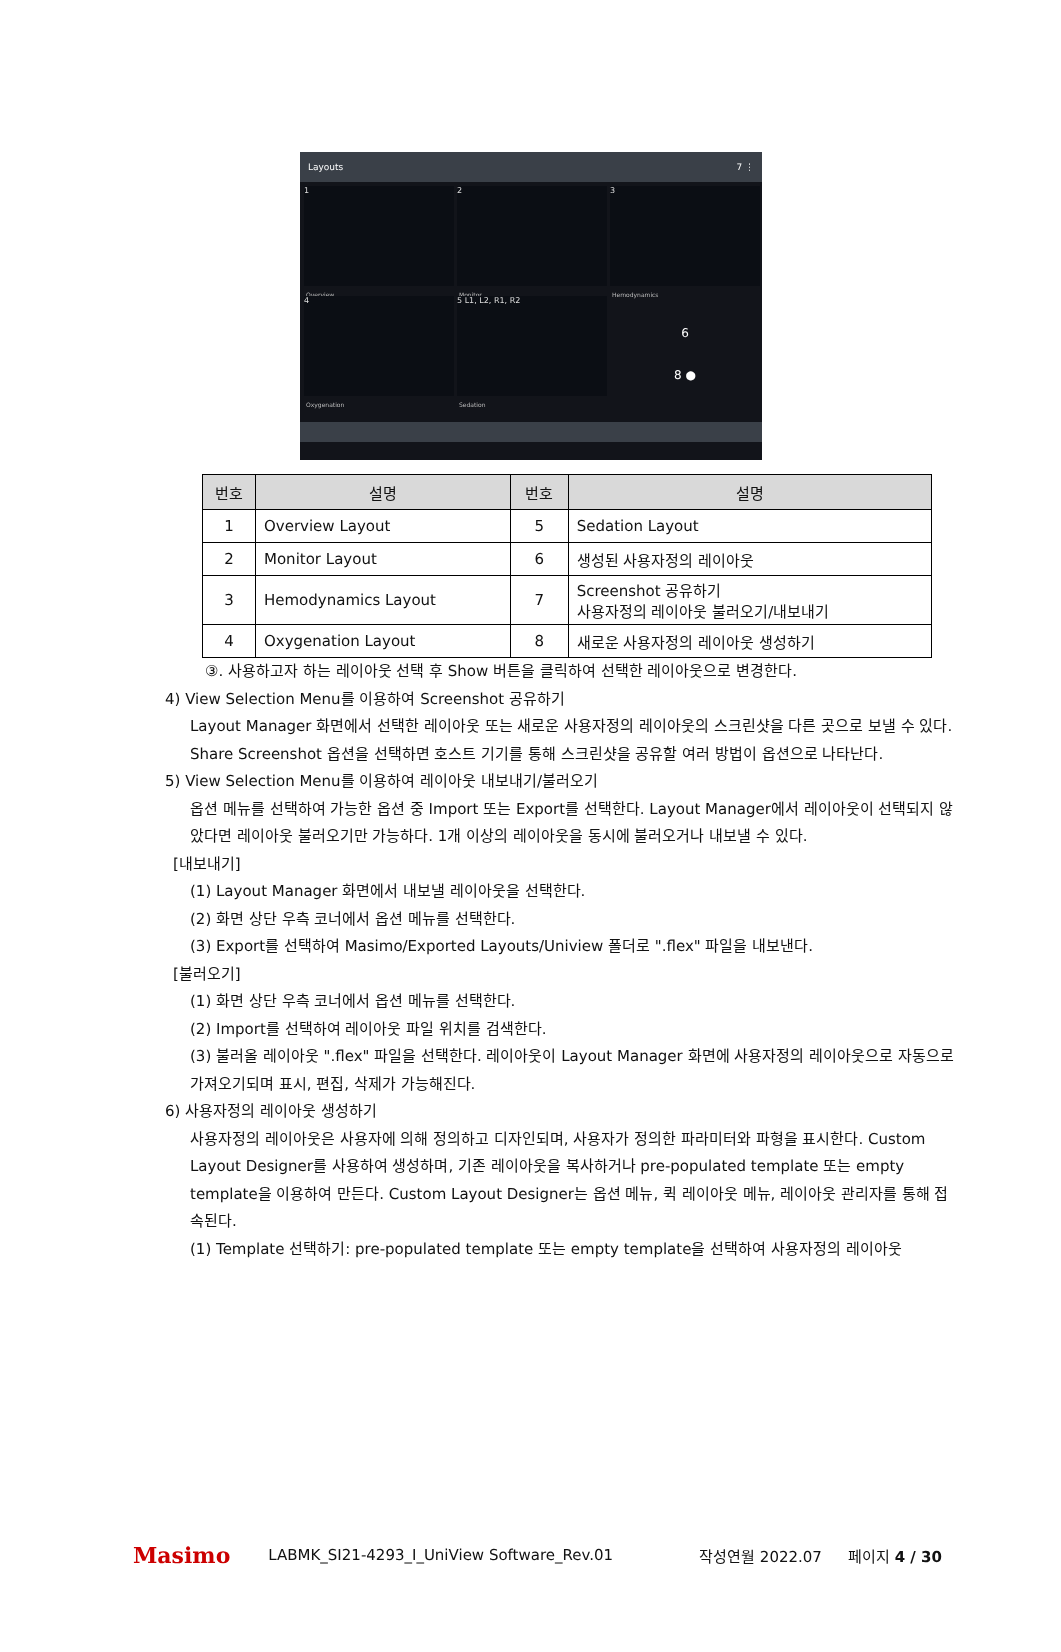Layouts 7 ⋮
1
Overview
2
Monitor
3
Hemodynamics
4
Oxygenation
5 L1, L2, R1, R2
Sedation
6
8 ●
| 번호 | 설명 | 번호 | 설명 |
| --- | --- | --- | --- |
| 1 | Overview Layout | 5 | Sedation Layout |
| 2 | Monitor Layout | 6 | 생성된 사용자정의 레이아웃 |
| 3 | Hemodynamics Layout | 7 | Screenshot 공유하기 사용자정의 레이아웃 불러오기/내보내기 |
| 4 | Oxygenation Layout | 8 | 새로운 사용자정의 레이아웃 생성하기 |
③. 사용하고자 하는 레이아웃 선택 후 Show 버튼을 클릭하여 선택한 레이아웃으로 변경한다.
4) View Selection Menu를 이용하여 Screenshot 공유하기
Layout Manager 화면에서 선택한 레이아웃 또는 새로운 사용자정의 레이아웃의 스크린샷을 다른 곳으로 보낼 수 있다. Share Screenshot 옵션을 선택하면 호스트 기기를 통해 스크린샷을 공유할 여러 방법이 옵션으로 나타난다.
5) View Selection Menu를 이용하여 레이아웃 내보내기/불러오기
옵션 메뉴를 선택하여 가능한 옵션 중 Import 또는 Export를 선택한다. Layout Manager에서 레이아웃이 선택되지 않았다면 레이아웃 불러오기만 가능하다. 1개 이상의 레이아웃을 동시에 불러오거나 내보낼 수 있다.
[내보내기]
(1) Layout Manager 화면에서 내보낼 레이아웃을 선택한다.
(2) 화면 상단 우측 코너에서 옵션 메뉴를 선택한다.
(3) Export를 선택하여 Masimo/Exported Layouts/Uniview 폴더로 ".flex" 파일을 내보낸다.
[불러오기]
(1) 화면 상단 우측 코너에서 옵션 메뉴를 선택한다.
(2) Import를 선택하여 레이아웃 파일 위치를 검색한다.
(3) 불러올 레이아웃 ".flex" 파일을 선택한다. 레이아웃이 Layout Manager 화면에 사용자정의 레이아웃으로 자동으로 가져오기되며 표시, 편집, 삭제가 가능해진다.
6) 사용자정의 레이아웃 생성하기
사용자정의 레이아웃은 사용자에 의해 정의하고 디자인되며, 사용자가 정의한 파라미터와 파형을 표시한다. Custom Layout Designer를 사용하여 생성하며, 기존 레이아웃을 복사하거나 pre-populated template 또는 empty template을 이용하여 만든다. Custom Layout Designer는 옵션 메뉴, 퀵 레이아웃 메뉴, 레이아웃 관리자를 통해 접속된다.
(1) Template 선택하기: pre-populated template 또는 empty template을 선택하여 사용자정의 레이아웃
Masimo LABMK_SI21-4293_I_UniView Software_Rev.01 작성연월 2022.07 페이지 4 / 30